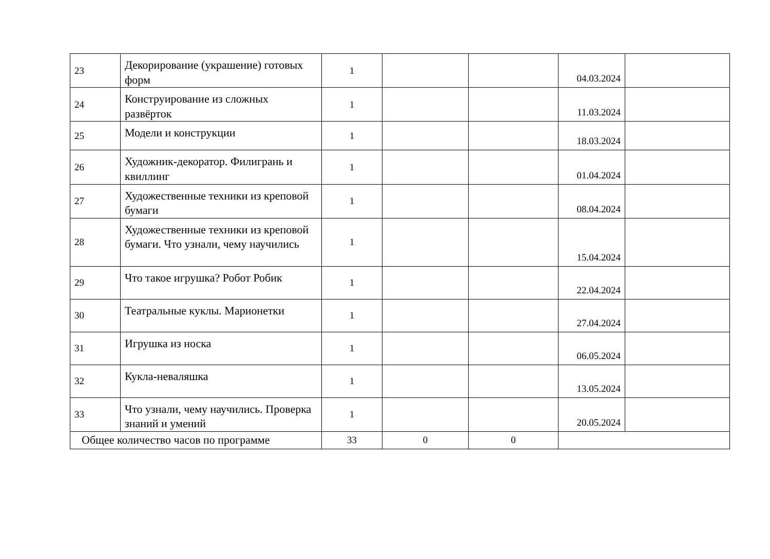| 23 | Декорирование (украшение) готовых форм | 1 | | | 04.03.2024 | |
| 24 | Конструирование из сложных развёрток | 1 | | | 11.03.2024 | |
| 25 | Модели и конструкции | 1 | | | 18.03.2024 | |
| 26 | Художник-декоратор. Филигрань и квиллинг | 1 | | | 01.04.2024 | |
| 27 | Художественные техники из креповой бумаги | 1 | | | 08.04.2024 | |
| 28 | Художественные техники из креповой бумаги. Что узнали, чему научились | 1 | | | 15.04.2024 | |
| 29 | Что такое игрушка? Робот Робик | 1 | | | 22.04.2024 | |
| 30 | Театральные куклы. Марионетки | 1 | | | 27.04.2024 | |
| 31 | Игрушка из носка | 1 | | | 06.05.2024 | |
| 32 | Кукла-неваляшка | 1 | | | 13.05.2024 | |
| 33 | Что узнали, чему научились. Проверка знаний и умений | 1 | | | 20.05.2024 | |
| Общее количество часов по программе | | 33 | 0 | 0 | | |